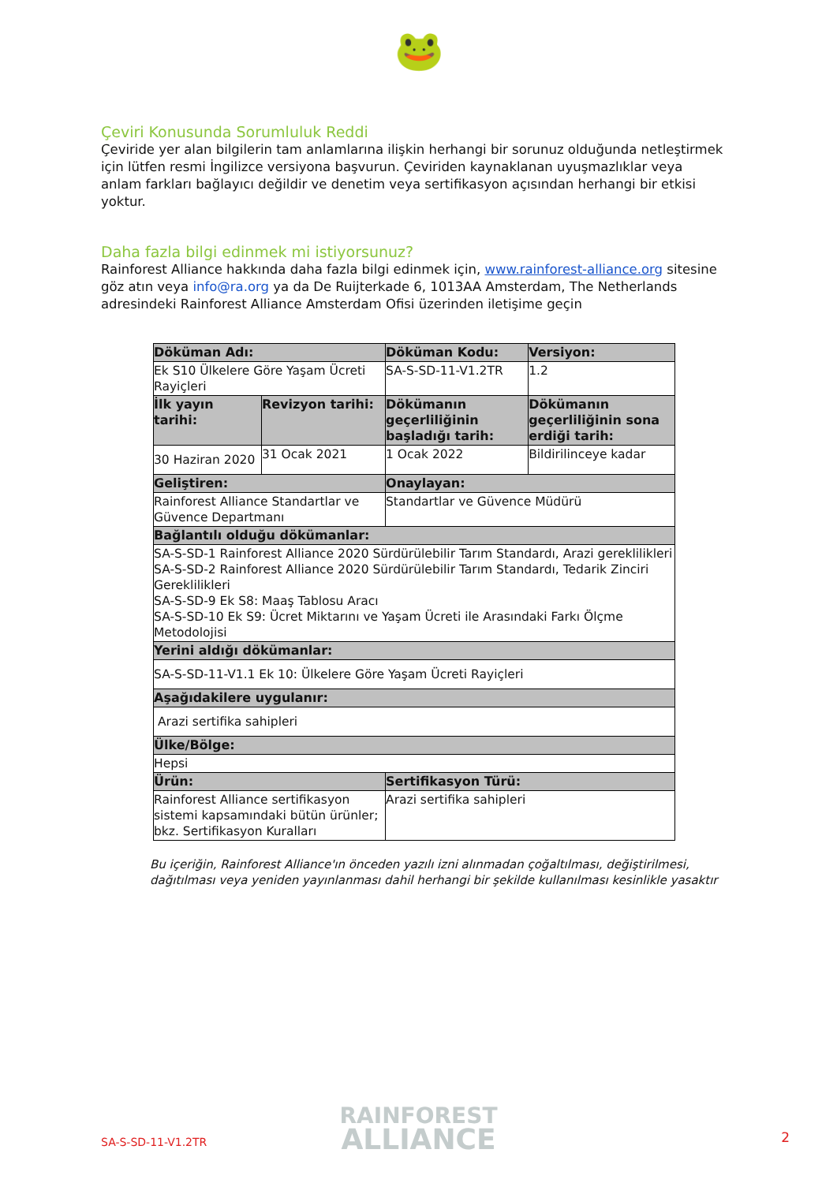🐸
Çeviri Konusunda Sorumluluk Reddi
Çeviride yer alan bilgilerin tam anlamlarına ilişkin herhangi bir sorunuz olduğunda netleştirmek için lütfen resmi İngilizce versiyona başvurun. Çeviriden kaynaklanan uyuşmazlıklar veya anlam farkları bağlayıcı değildir ve denetim veya sertifikasyon açısından herhangi bir etkisi yoktur.
Daha fazla bilgi edinmek mi istiyorsunuz?
Rainforest Alliance hakkında daha fazla bilgi edinmek için, www.rainforest-alliance.org sitesine göz atın veya info@ra.org ya da De Ruijterkade 6, 1013AA Amsterdam, The Netherlands adresindeki Rainforest Alliance Amsterdam Ofisi üzerinden iletişime geçin
| Döküman Adı: | | Döküman Kodu: | Versiyon: |
| --- | --- | --- | --- |
| Ek S10 Ülkelere Göre Yaşam Ücreti Rayiçleri | | SA-S-SD-11-V1.2TR | 1.2 |
| İlk yayın tarihi: | Revizyon tarihi: | Dökümanın geçerliliğinin başladığı tarih: | Dökümanın geçerliliğinin sona erdiği tarih: |
| 30 Haziran 2020 | 31 Ocak 2021 | 1 Ocak 2022 | Bildirilinceye kadar |
| Geliştiren: | | Onaylayan: | |
| Rainforest Alliance Standartlar ve Güvence Departmanı | | Standartlar ve Güvence Müdürü | |
| Bağlantılı olduğu dökümanlar: | | | |
| SA-S-SD-1 Rainforest Alliance 2020 Sürdürülebilir Tarım Standardı, Arazi gereklilikleri SA-S-SD-2 Rainforest Alliance 2020 Sürdürülebilir Tarım Standardı, Tedarik Zinciri Gereklilikleri SA-S-SD-9 Ek S8: Maaş Tablosu Aracı SA-S-SD-10 Ek S9: Ücret Miktarını ve Yaşam Ücreti ile Arasındaki Farkı Ölçme Metodolojisi | | | |
| Yerini aldığı dökümanlar: | | | |
| SA-S-SD-11-V1.1 Ek 10: Ülkelere Göre Yaşam Ücreti Rayiçleri | | | |
| Aşağıdakilere uygulanır: | | | |
| Arazi sertifika sahipleri | | | |
| Ülke/Bölge: | | | |
| Hepsi | | | |
| Ürün: | | Sertifikasyon Türü: | |
| Rainforest Alliance sertifikasyon sistemi kapsamındaki bütün ürünler; bkz. Sertifikasyon Kuralları | | Arazi sertifika sahipleri | |
Bu içeriğin, Rainforest Alliance'ın önceden yazılı izni alınmadan çoğaltılması, değiştirilmesi, dağıtılması veya yeniden yayınlanması dahil herhangi bir şekilde kullanılması kesinlikle yasaktır
RAINFOREST
ALLIANCE
SA-S-SD-11-V1.2TR 2